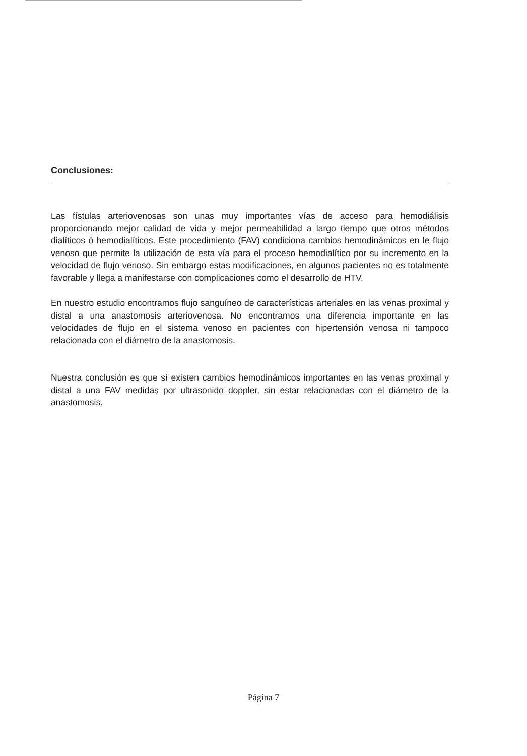Conclusiones:
Las fístulas arteriovenosas son unas muy importantes vías de acceso para hemodiálisis proporcionando mejor calidad de vida y mejor permeabilidad a largo tiempo que otros métodos dialíticos ó hemodialíticos. Este procedimiento (FAV) condiciona cambios hemodinámicos en le flujo venoso que permite la utilización de esta vía para el proceso hemodialítico por su incremento en la velocidad de flujo venoso. Sin embargo estas modificaciones, en algunos pacientes no es totalmente favorable y llega a manifestarse con complicaciones como el desarrollo de HTV.
En nuestro estudio encontramos flujo sanguíneo de características arteriales en las venas proximal y distal a una anastomosis arteriovenosa. No encontramos una diferencia importante en las velocidades de flujo en el sistema venoso en pacientes con hipertensión venosa ni tampoco relacionada con el diámetro de la anastomosis.
Nuestra conclusión es que sí existen cambios hemodinámicos importantes en las venas proximal y distal a una FAV medidas por ultrasonido doppler, sin estar relacionadas con el diámetro de la anastomosis.
Página 7